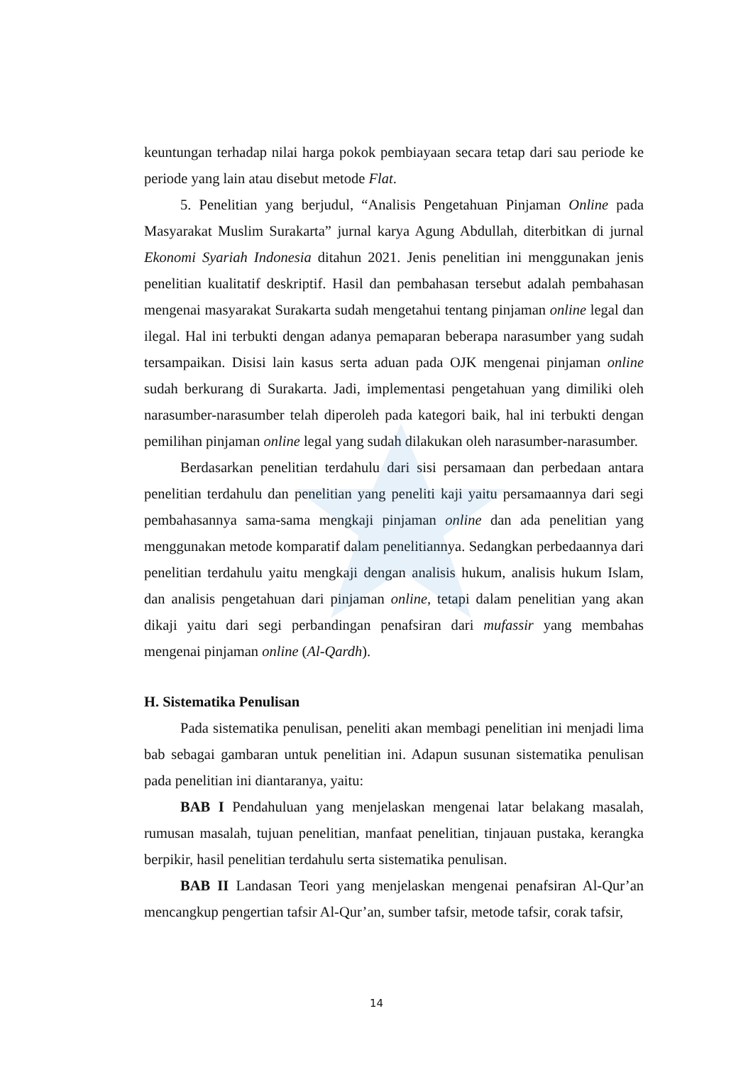keuntungan terhadap nilai harga pokok pembiayaan secara tetap dari sau periode ke periode yang lain atau disebut metode Flat.
5. Penelitian yang berjudul, “Analisis Pengetahuan Pinjaman Online pada Masyarakat Muslim Surakarta” jurnal karya Agung Abdullah, diterbitkan di jurnal Ekonomi Syariah Indonesia ditahun 2021. Jenis penelitian ini menggunakan jenis penelitian kualitatif deskriptif. Hasil dan pembahasan tersebut adalah pembahasan mengenai masyarakat Surakarta sudah mengetahui tentang pinjaman online legal dan ilegal. Hal ini terbukti dengan adanya pemaparan beberapa narasumber yang sudah tersampaikan. Disisi lain kasus serta aduan pada OJK mengenai pinjaman online sudah berkurang di Surakarta. Jadi, implementasi pengetahuan yang dimiliki oleh narasumber-narasumber telah diperoleh pada kategori baik, hal ini terbukti dengan pemilihan pinjaman online legal yang sudah dilakukan oleh narasumber-narasumber.
Berdasarkan penelitian terdahulu dari sisi persamaan dan perbedaan antara penelitian terdahulu dan penelitian yang peneliti kaji yaitu persamaannya dari segi pembahasannya sama-sama mengkaji pinjaman online dan ada penelitian yang menggunakan metode komparatif dalam penelitiannya. Sedangkan perbedaannya dari penelitian terdahulu yaitu mengkaji dengan analisis hukum, analisis hukum Islam, dan analisis pengetahuan dari pinjaman online, tetapi dalam penelitian yang akan dikaji yaitu dari segi perbandingan penafsiran dari mufassir yang membahas mengenai pinjaman online (Al-Qardh).
H. Sistematika Penulisan
Pada sistematika penulisan, peneliti akan membagi penelitian ini menjadi lima bab sebagai gambaran untuk penelitian ini. Adapun susunan sistematika penulisan pada penelitian ini diantaranya, yaitu:
BAB I Pendahuluan yang menjelaskan mengenai latar belakang masalah, rumusan masalah, tujuan penelitian, manfaat penelitian, tinjauan pustaka, kerangka berpikir, hasil penelitian terdahulu serta sistematika penulisan.
BAB II Landasan Teori yang menjelaskan mengenai penafsiran Al-Qur’an mencangkup pengertian tafsir Al-Qur’an, sumber tafsir, metode tafsir, corak tafsir,
14